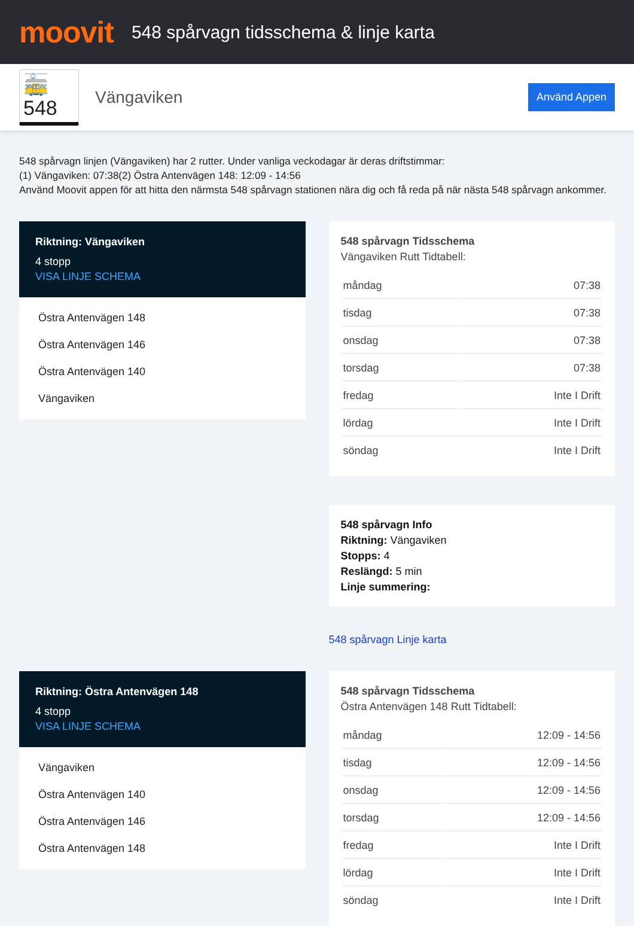moovit
548 spårvagn tidsschema & linje karta
🚋 548
Vängaviken
Använd Appen
548 spårvagn linjen (Vängaviken) har 2 rutter. Under vanliga veckodagar är deras driftstimmar:
(1) Vängaviken: 07:38(2) Östra Antenvägen 148: 12:09 - 14:56
Använd Moovit appen för att hitta den närmsta 548 spårvagn stationen nära dig och få reda på när nästa 548 spårvagn ankommer.
Riktning: Vängaviken
4 stopp
VISA LINJE SCHEMA
Östra Antenvägen 148
Östra Antenvägen 146
Östra Antenvägen 140
Vängaviken
548 spårvagn Tidsschema
Vängaviken Rutt Tidtabell:
| måndag | 07:38 |
| tisdag | 07:38 |
| onsdag | 07:38 |
| torsdag | 07:38 |
| fredag | Inte I Drift |
| lördag | Inte I Drift |
| söndag | Inte I Drift |
548 spårvagn Info
Riktning: Vängaviken
Stopps: 4
Reslängd: 5 min
Linje summering:
548 spårvagn Linje karta
Riktning: Östra Antenvägen 148
4 stopp
VISA LINJE SCHEMA
Vängaviken
Östra Antenvägen 140
Östra Antenvägen 146
Östra Antenvägen 148
548 spårvagn Tidsschema
Östra Antenvägen 148 Rutt Tidtabell:
| måndag | 12:09 - 14:56 |
| tisdag | 12:09 - 14:56 |
| onsdag | 12:09 - 14:56 |
| torsdag | 12:09 - 14:56 |
| fredag | Inte I Drift |
| lördag | Inte I Drift |
| söndag | Inte I Drift |